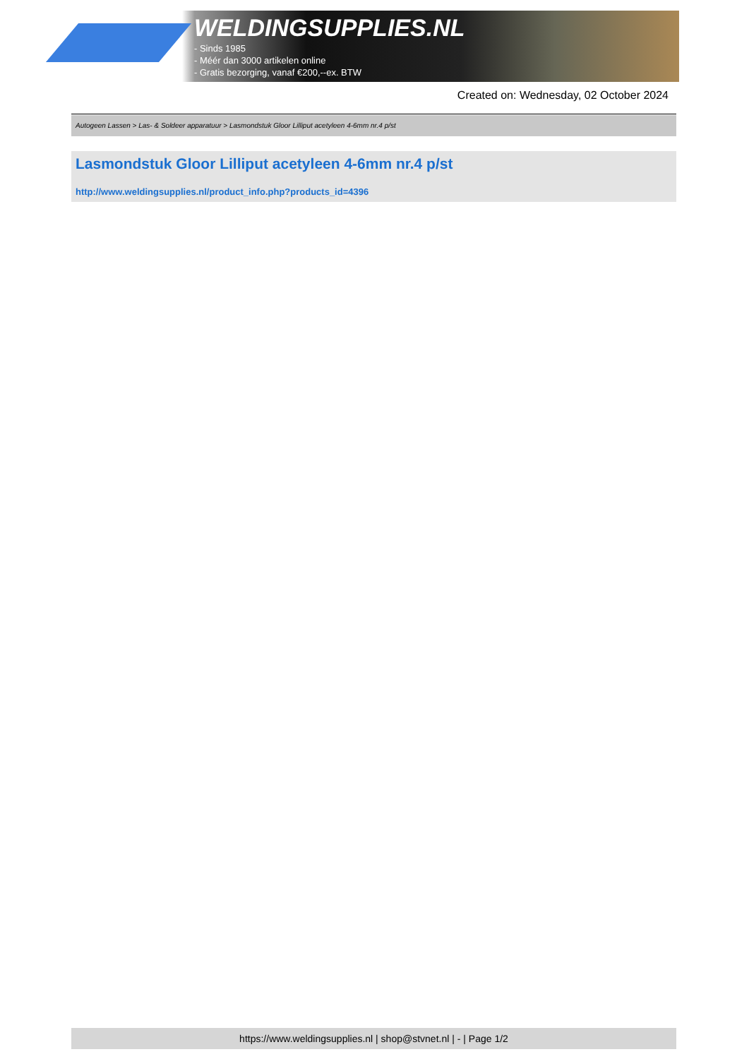WELDINGSUPPLIES.NL
- Sinds 1985
- Méér dan 3000 artikelen online
- Gratis bezorging, vanaf €200,--ex. BTW
Created on: Wednesday, 02 October 2024
Autogeen Lassen > Las- & Soldeer apparatuur > Lasmondstuk Gloor Lilliput acetyleen 4-6mm nr.4 p/st
Lasmondstuk Gloor Lilliput acetyleen 4-6mm nr.4 p/st
http://www.weldingsupplies.nl/product_info.php?products_id=4396
https://www.weldingsupplies.nl | shop@stvnet.nl | - | Page 1/2